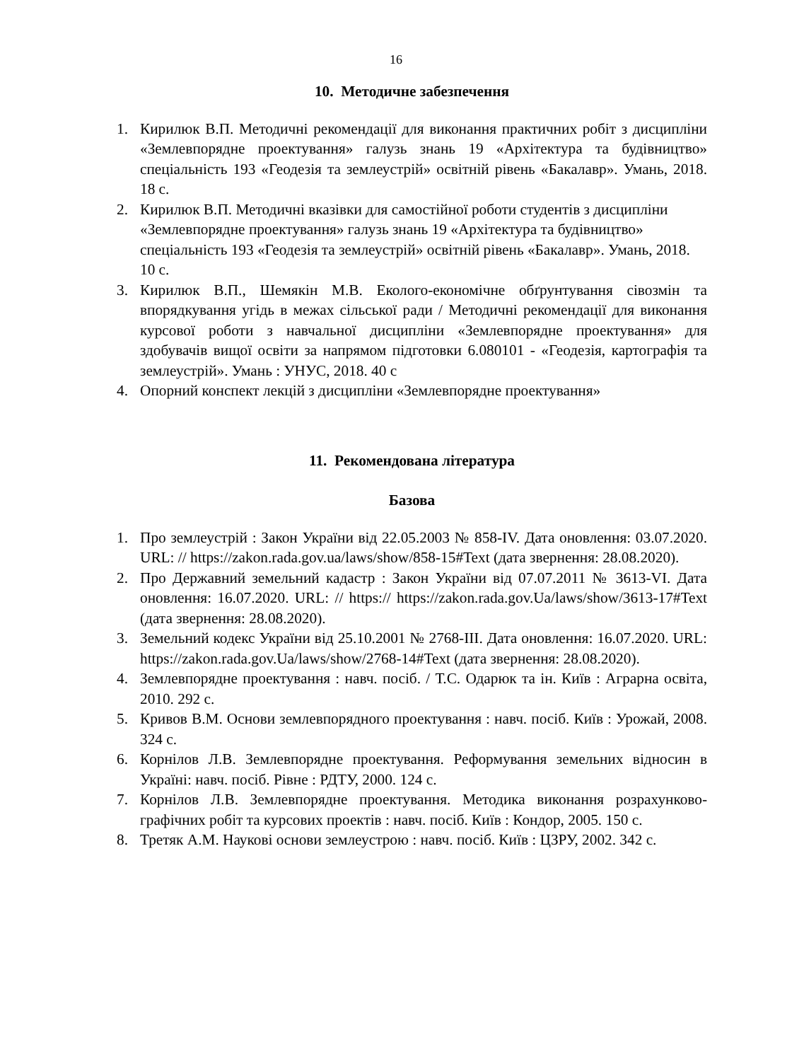16
10. Методичне забезпечення
1. Кирилюк В.П. Методичні рекомендації для виконання практичних робіт з дисципліни «Землевпорядне проектування» галузь знань 19 «Архітектура та будівництво» спеціальність 193 «Геодезія та землеустрій» освітній рівень «Бакалавр». Умань, 2018. 18 с.
2. Кирилюк В.П. Методичні вказівки для самостійної роботи студентів з дисципліни «Землевпорядне проектування» галузь знань 19 «Архітектура та будівництво» спеціальність 193 «Геодезія та землеустрій» освітній рівень «Бакалавр». Умань, 2018. 10 с.
3. Кирилюк В.П., Шемякін М.В. Еколого-економічне обґрунтування сівозмін та впорядкування угідь в межах сільської ради / Методичні рекомендації для виконання курсової роботи з навчальної дисципліни «Землевпорядне проектування» для здобувачів вищої освіти за напрямом підготовки 6.080101 - «Геодезія, картографія та землеустрій». Умань : УНУС, 2018. 40 с
4. Опорний конспект лекцій з дисципліни «Землевпорядне проектування»
11. Рекомендована література
Базова
1. Про землеустрій : Закон України від 22.05.2003 № 858-IV. Дата оновлення: 03.07.2020. URL: // https://zakon.rada.gov.ua/laws/show/858-15#Text (дата звернення: 28.08.2020).
2. Про Державний земельний кадастр : Закон України від 07.07.2011 № 3613-VI. Дата оновлення: 16.07.2020. URL: // https:// https://zakon.rada.gov.Ua/laws/show/3613-17#Text (дата звернення: 28.08.2020).
3. Земельний кодекс України від 25.10.2001 № 2768-III. Дата оновлення: 16.07.2020. URL: https://zakon.rada.gov.Ua/laws/show/2768-14#Text (дата звернення: 28.08.2020).
4. Землевпорядне проектування : навч. посіб. / Т.С. Одарюк та ін. Київ : Аграрна освіта, 2010. 292 с.
5. Кривов В.М. Основи землевпорядного проектування : навч. посіб. Київ : Урожай, 2008. 324 с.
6. Корнілов Л.В. Землевпорядне проектування. Реформування земельних відносин в Україні: навч. посіб. Рівне : РДТУ, 2000. 124 с.
7. Корнілов Л.В. Землевпорядне проектування. Методика виконання розрахунково-графічних робіт та курсових проектів : навч. посіб. Київ : Кондор, 2005. 150 с.
8. Третяк А.М. Наукові основи землеустрою : навч. посіб. Київ : ЦЗРУ, 2002. 342 с.